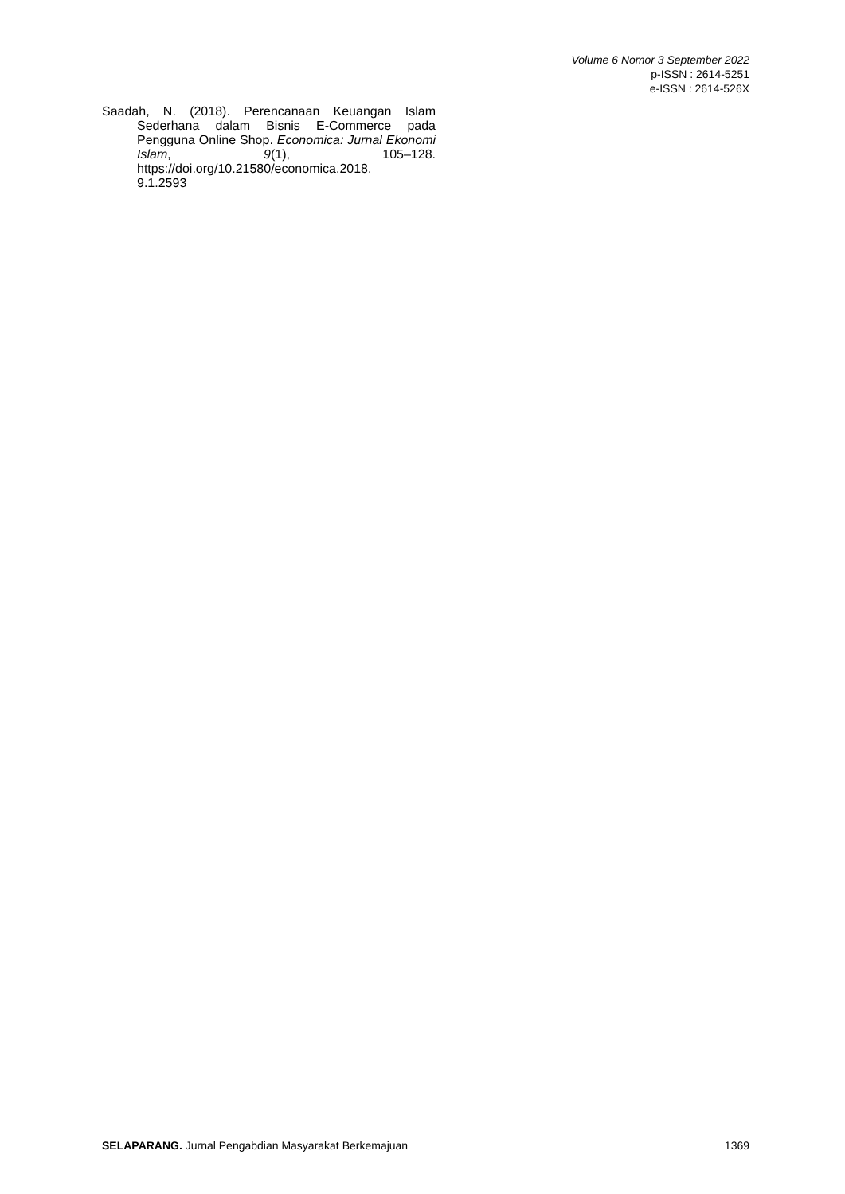Volume 6 Nomor 3 September 2022
p-ISSN : 2614-5251
e-ISSN : 2614-526X
Saadah, N. (2018). Perencanaan Keuangan Islam Sederhana dalam Bisnis E-Commerce pada Pengguna Online Shop. Economica: Jurnal Ekonomi Islam, 9(1), 105–128. https://doi.org/10.21580/economica.2018.
9.1.2593
SELAPARANG. Jurnal Pengabdian Masyarakat Berkemajuan 1369